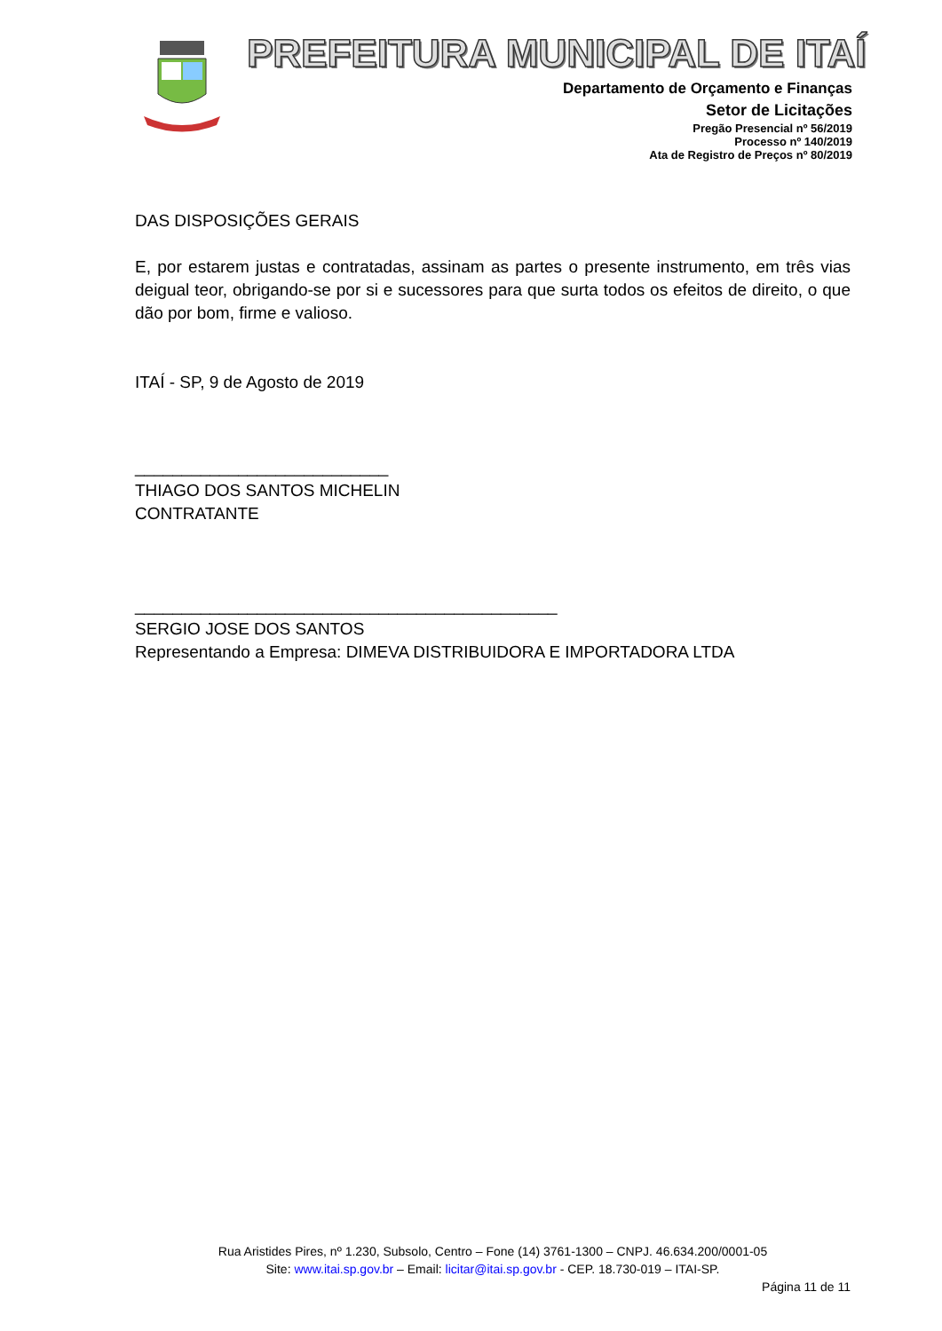PREFEITURA MUNICIPAL DE ITAÍ
Departamento de Orçamento e Finanças
Setor de Licitações
Pregão Presencial nº 56/2019
Processo nº 140/2019
Ata de Registro de Preços nº 80/2019
DAS DISPOSIÇÕES GERAIS
E, por estarem justas e contratadas, assinam as partes o presente instrumento, em três vias deigual teor, obrigando-se por si e sucessores para que surta todos os efeitos de direito, o que dão por bom, firme e valioso.
ITAÍ - SP, 9 de Agosto de 2019
___________________________
THIAGO DOS SANTOS MICHELIN
CONTRATANTE
_____________________________________________
SERGIO JOSE DOS SANTOS
Representando a Empresa: DIMEVA DISTRIBUIDORA E IMPORTADORA LTDA
Rua Aristides Pires, nº 1.230, Subsolo, Centro – Fone (14) 3761-1300 – CNPJ. 46.634.200/0001-05
Site: www.itai.sp.gov.br – Email: licitar@itai.sp.gov.br - CEP. 18.730-019 – ITAI-SP.
Página 11 de 11